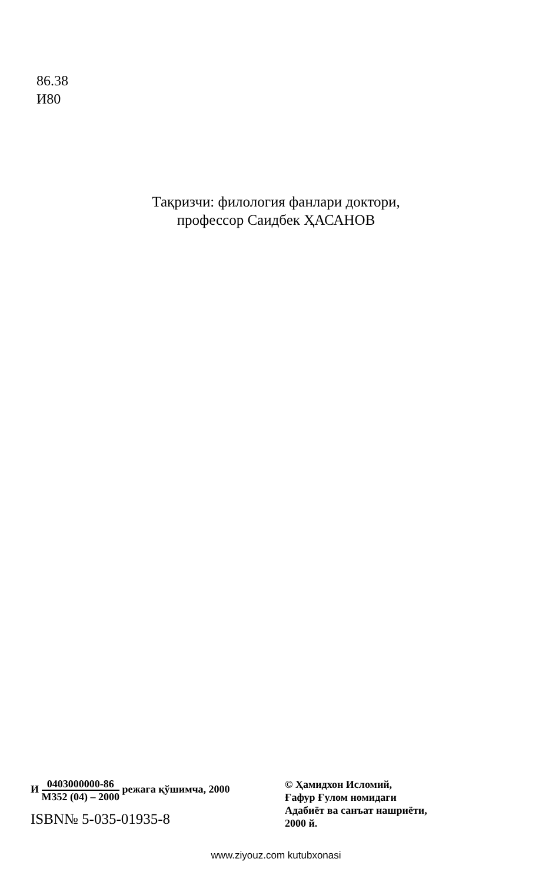86.38
И80
Тақризчи: филология фанлари доктори,
профессор Саидбек ҲАСАНОВ
И 0403000000-86 М352 (04) – 2000 режага қўшимча, 2000
ISBN№ 5-035-01935-8
© Ҳамидхон Исломий,
Ғафур Ғулом номидаги
Адабиёт ва санъат нашриёти,
2000 й.
www.ziyouz.com kutubxonasi